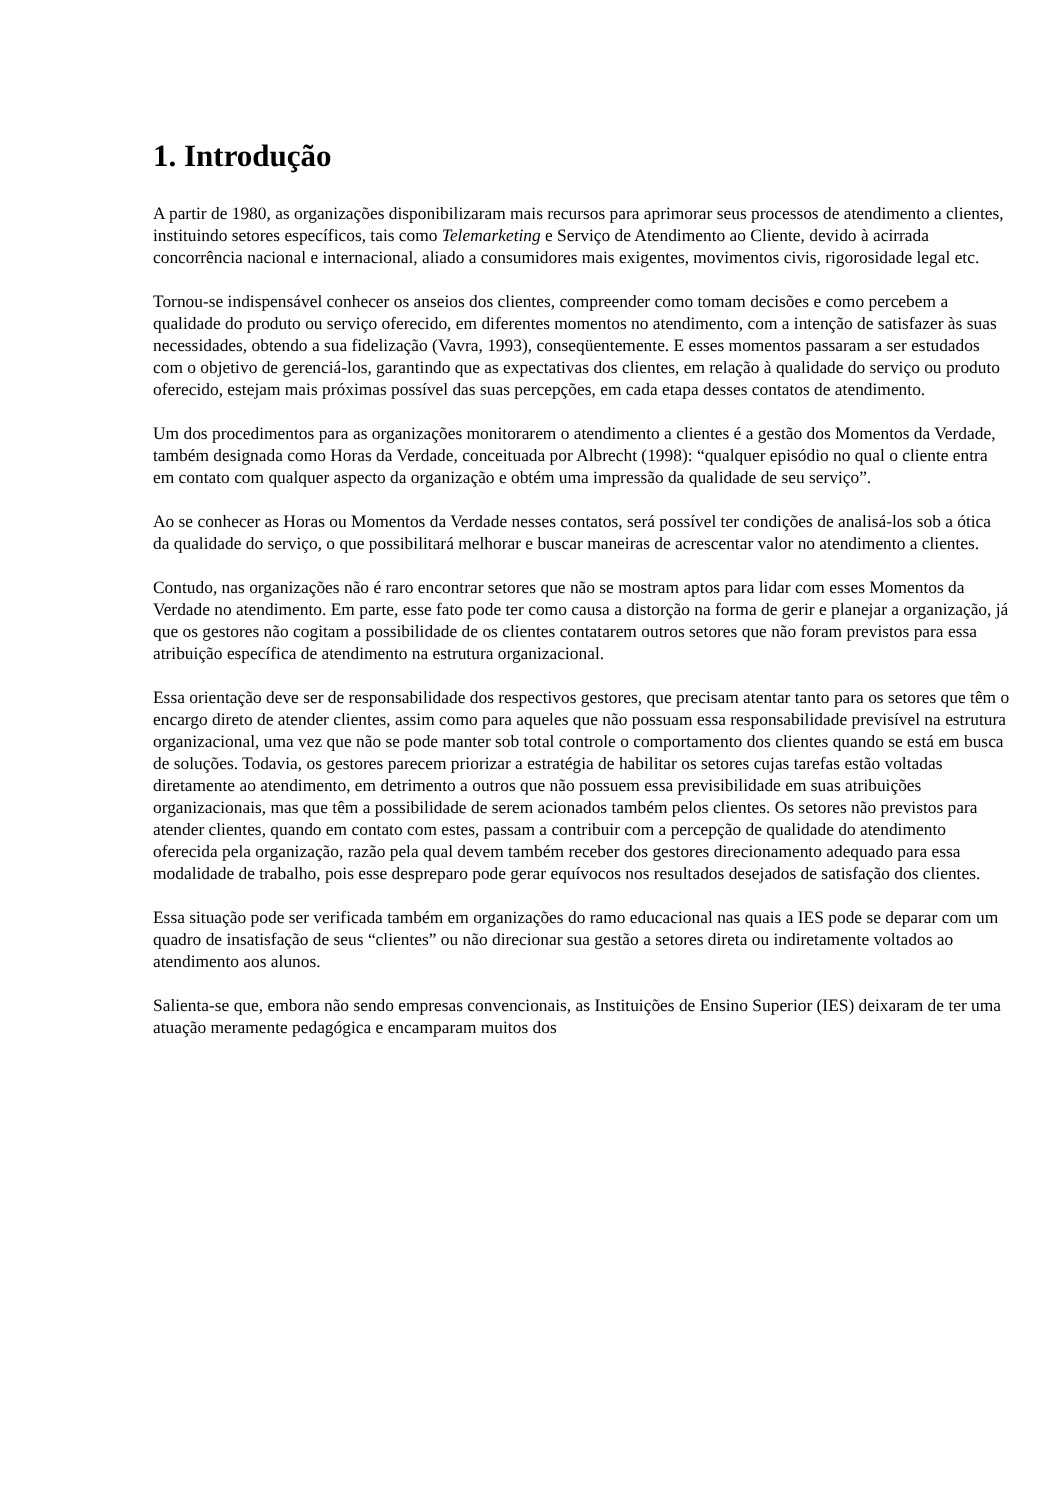1. Introdução
A partir de 1980, as organizações disponibilizaram mais recursos para aprimorar seus processos de atendimento a clientes, instituindo setores específicos, tais como Telemarketing e Serviço de Atendimento ao Cliente, devido à acirrada concorrência nacional e internacional, aliado a consumidores mais exigentes, movimentos civis, rigorosidade legal etc.
Tornou-se indispensável conhecer os anseios dos clientes, compreender como tomam decisões e como percebem a qualidade do produto ou serviço oferecido, em diferentes momentos no atendimento, com a intenção de satisfazer às suas necessidades, obtendo a sua fidelização (Vavra, 1993), conseqüentemente. E esses momentos passaram a ser estudados com o objetivo de gerenciá-los, garantindo que as expectativas dos clientes, em relação à qualidade do serviço ou produto oferecido, estejam mais próximas possível das suas percepções, em cada etapa desses contatos de atendimento.
Um dos procedimentos para as organizações monitorarem o atendimento a clientes é a gestão dos Momentos da Verdade, também designada como Horas da Verdade, conceituada por Albrecht (1998): “qualquer episódio no qual o cliente entra em contato com qualquer aspecto da organização e obtém uma impressão da qualidade de seu serviço”.
Ao se conhecer as Horas ou Momentos da Verdade nesses contatos, será possível ter condições de analisá-los sob a ótica da qualidade do serviço, o que possibilitará melhorar e buscar maneiras de acrescentar valor no atendimento a clientes.
Contudo, nas organizações não é raro encontrar setores que não se mostram aptos para lidar com esses Momentos da Verdade no atendimento. Em parte, esse fato pode ter como causa a distorção na forma de gerir e planejar a organização, já que os gestores não cogitam a possibilidade de os clientes contatarem outros setores que não foram previstos para essa atribuição específica de atendimento na estrutura organizacional.
Essa orientação deve ser de responsabilidade dos respectivos gestores, que precisam atentar tanto para os setores que têm o encargo direto de atender clientes, assim como para aqueles que não possuam essa responsabilidade previsível na estrutura organizacional, uma vez que não se pode manter sob total controle o comportamento dos clientes quando se está em busca de soluções. Todavia, os gestores parecem priorizar a estratégia de habilitar os setores cujas tarefas estão voltadas diretamente ao atendimento, em detrimento a outros que não possuem essa previsibilidade em suas atribuições organizacionais, mas que têm a possibilidade de serem acionados também pelos clientes. Os setores não previstos para atender clientes, quando em contato com estes, passam a contribuir com a percepção de qualidade do atendimento oferecida pela organização, razão pela qual devem também receber dos gestores direcionamento adequado para essa modalidade de trabalho, pois esse despreparo pode gerar equívocos nos resultados desejados de satisfação dos clientes.
Essa situação pode ser verificada também em organizações do ramo educacional nas quais a IES pode se deparar com um quadro de insatisfação de seus “clientes” ou não direcionar sua gestão a setores direta ou indiretamente voltados ao atendimento aos alunos.
Salienta-se que, embora não sendo empresas convencionais, as Instituições de Ensino Superior (IES) deixaram de ter uma atuação meramente pedagógica e encamparam muitos dos